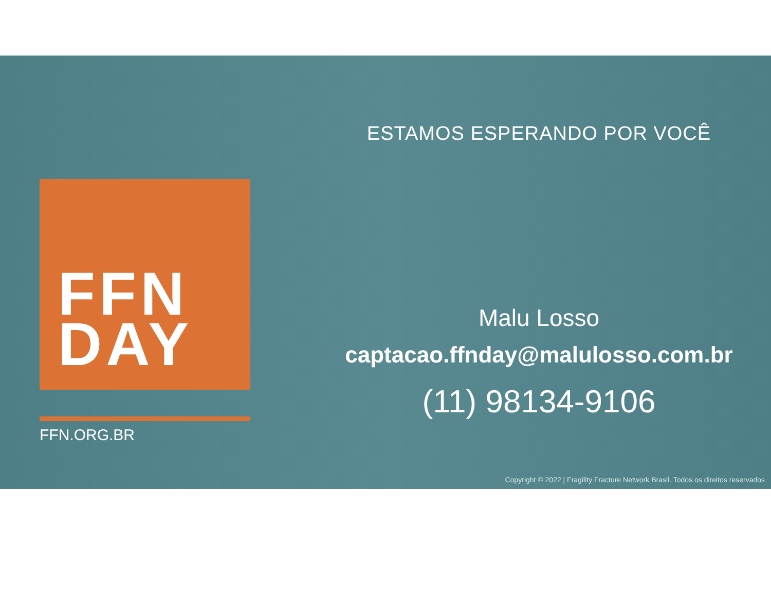FFN
DAY
FFN.ORG.BR
ESTAMOS ESPERANDO POR VOCÊ
Malu Losso
captacao.ffnday@malulosso.com.br
(11) 98134-9106
Copyright © 2022 | Fragility Fracture Network Brasil. Todos os direitos reservados